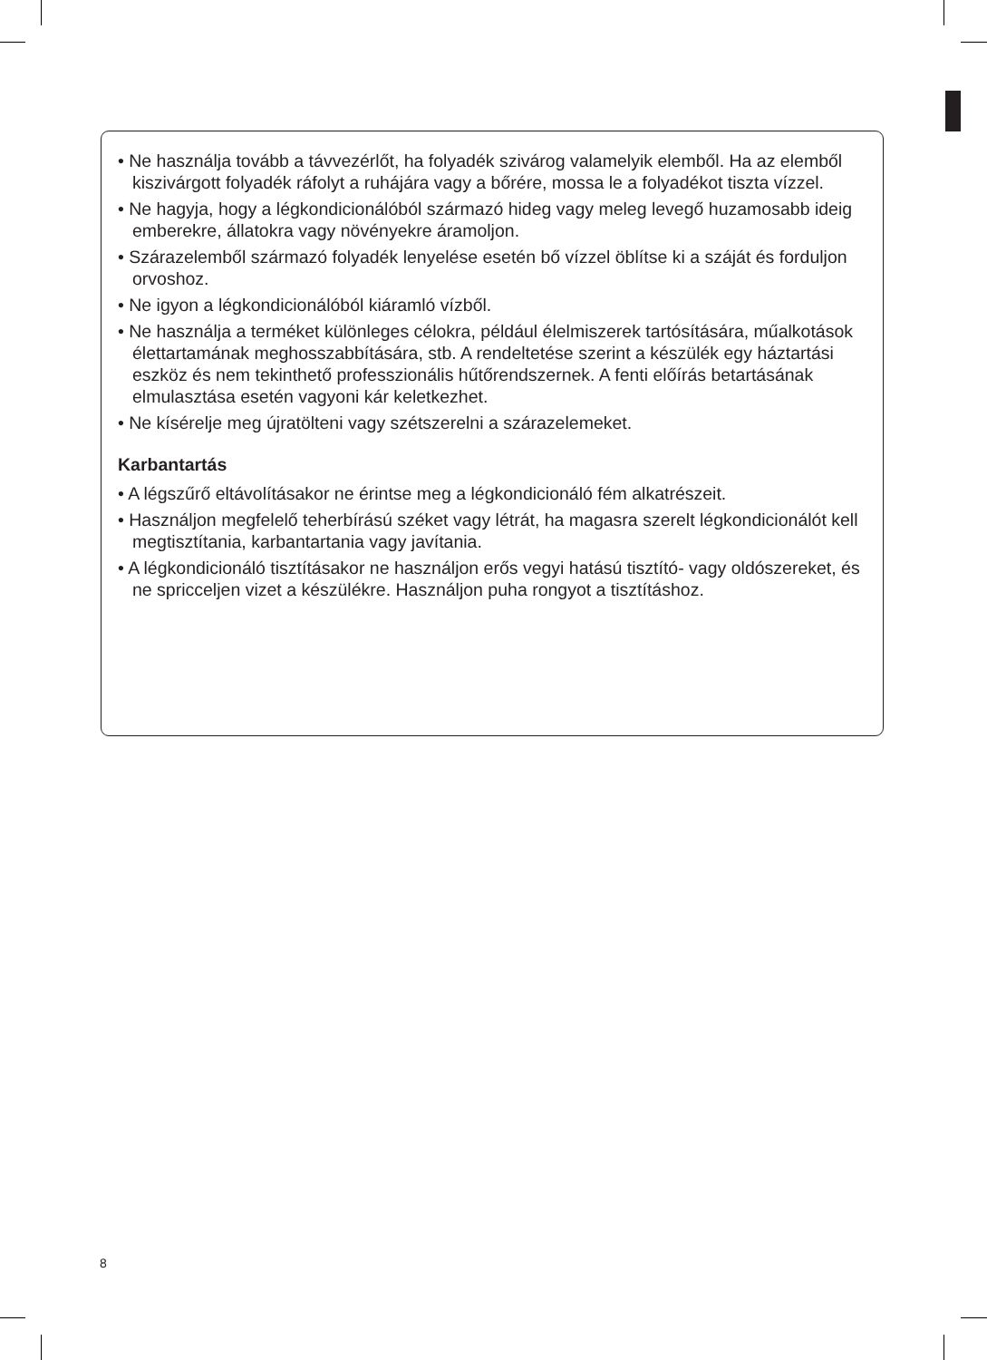• Ne használja tovább a távvezérlőt, ha folyadék szivárog valamelyik elemből. Ha az elemből kiszivárgott folyadék ráfolyt a ruhájára vagy a bőrére, mossa le a folyadékot tiszta vízzel.
• Ne hagyja, hogy a légkondicionálóból származó hideg vagy meleg levegő huzamosabb ideig emberekre, állatokra vagy növényekre áramoljon.
• Szárazelemből származó folyadék lenyelése esetén bő vízzel öblítse ki a száját és forduljon orvoshoz.
• Ne igyon a légkondicionálóból kiáramló vízből.
• Ne használja a terméket különleges célokra, például élelmiszerek tartósítására, műalkotások élettartamának meghosszabbítására, stb. A rendeltetése szerint a készülék egy háztartási eszköz és nem tekinthető professzionális hűtőrendszernek. A fenti előírás betartásának elmulasztása esetén vagyoni kár keletkezhet.
• Ne kísérelje meg újratölteni vagy szétszerelni a szárazelemeket.
Karbantartás
• A légszűrő eltávolításakor ne érintse meg a légkondicionáló fém alkatrészeit.
• Használjon megfelelő teherbírású széket vagy létrát, ha magasra szerelt légkondicionálót kell megtisztítania, karbantartania vagy javítania.
• A légkondicionáló tisztításakor ne használjon erős vegyi hatású tisztító- vagy oldószereket, és ne spricceljen vizet a készülékre. Használjon puha rongyot a tisztításhoz.
8